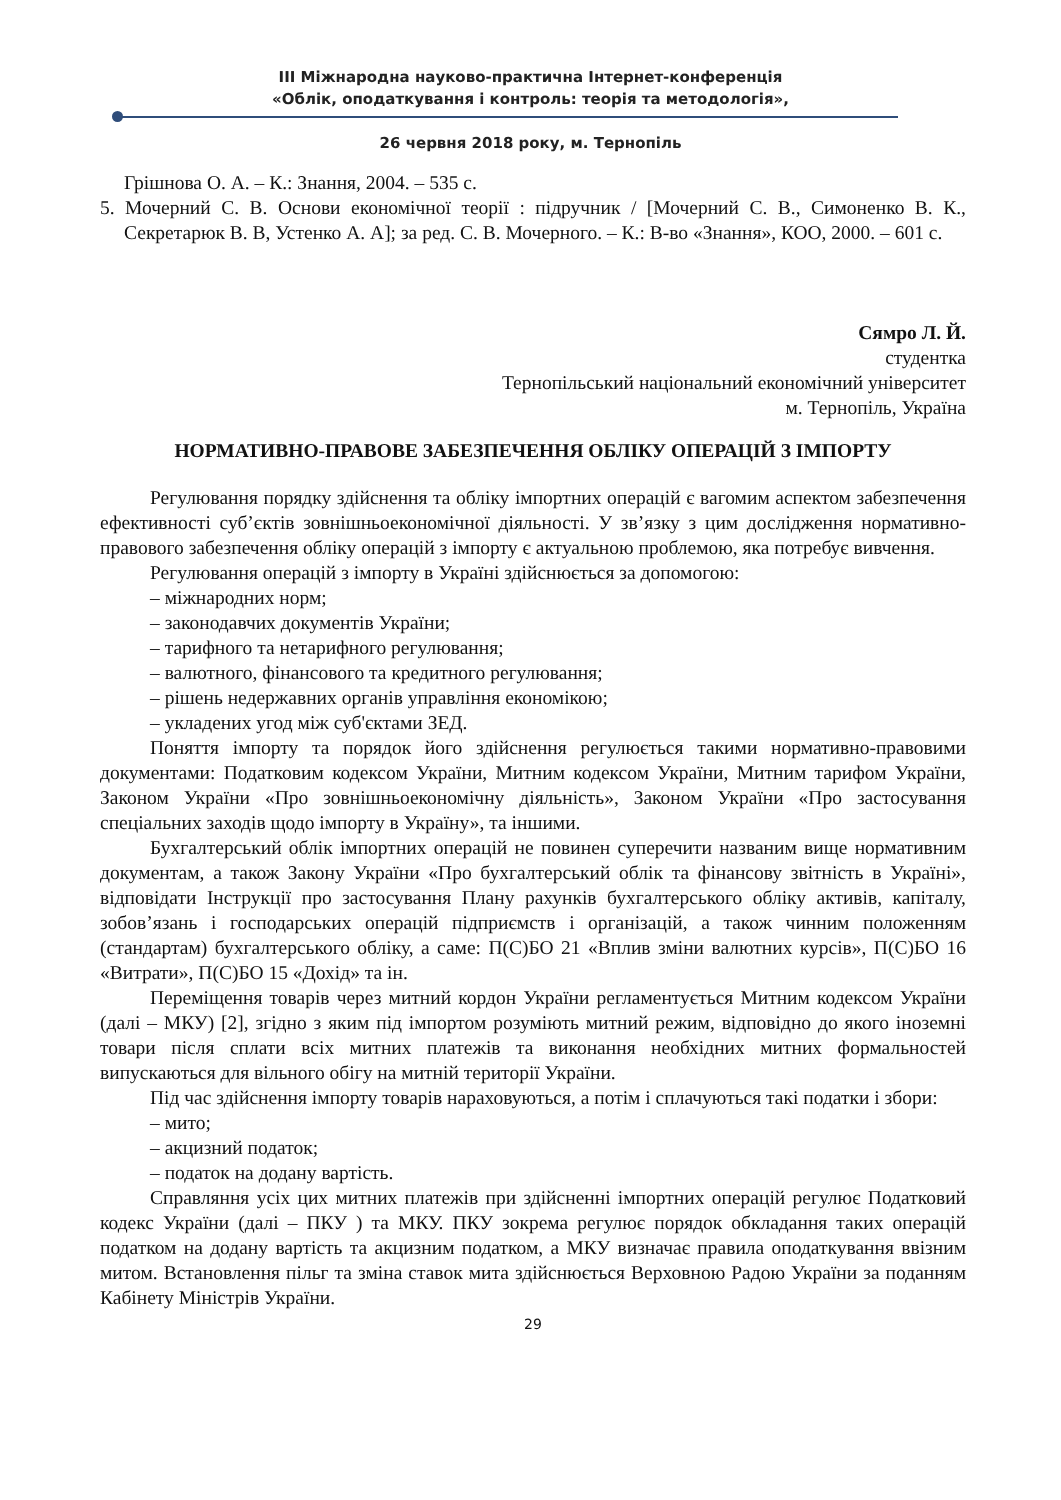ІІІ Міжнародна науково-практична Інтернет-конференція
«Облік, оподаткування і контроль: теорія та методологія»,
26 червня 2018 року, м. Тернопіль
Грішнова О. А. – К.: Знання, 2004. – 535 с.
5. Мочерний С. В. Основи економічної теорії : підручник / [Мочерний С. В., Симоненко В. К., Секретарюк В. В, Устенко А. А]; за ред. С. В. Мочерного. – К.: В-во «Знання», КОО, 2000. – 601 с.
Сямро Л. Й.
студентка
Тернопільський національний економічний університет
м. Тернопіль, Україна
НОРМАТИВНО-ПРАВОВЕ ЗАБЕЗПЕЧЕННЯ ОБЛІКУ ОПЕРАЦІЙ З ІМПОРТУ
Регулювання порядку здійснення та обліку імпортних операцій є вагомим аспектом забезпечення ефективності суб’єктів зовнішньоекономічної діяльності. У зв’язку з цим дослідження нормативно-правового забезпечення обліку операцій з імпорту є актуальною проблемою, яка потребує вивчення.
Регулювання операцій з імпорту в Україні здійснюється за допомогою:
– міжнародних норм;
– законодавчих документів України;
– тарифного та нетарифного регулювання;
– валютного, фінансового та кредитного регулювання;
– рішень недержавних органів управління економікою;
– укладених угод між суб'єктами ЗЕД.
Поняття імпорту та порядок його здійснення регулюється такими нормативно-правовими документами: Податковим кодексом України, Митним кодексом України, Митним тарифом України, Законом України «Про зовнішньоекономічну діяльність», Законом України «Про застосування спеціальних заходів щодо імпорту в Україну», та іншими.
Бухгалтерський облік імпортних операцій не повинен суперечити названим вище нормативним документам, а також Закону України «Про бухгалтерський облік та фінансову звітність в Україні», відповідати Інструкції про застосування Плану рахунків бухгалтерського обліку активів, капіталу, зобов’язань і господарських операцій підприємств і організацій, а також чинним положенням (стандартам) бухгалтерського обліку, а саме: П(С)БО 21 «Вплив зміни валютних курсів», П(С)БО 16 «Витрати», П(С)БО 15 «Дохід» та ін.
Переміщення товарів через митний кордон України регламентується Митним кодексом України (далі – МКУ) [2], згідно з яким під імпортом розуміють митний режим, відповідно до якого іноземні товари після сплати всіх митних платежів та виконання необхідних митних формальностей випускаються для вільного обігу на митній території України.
Під час здійснення імпорту товарів нараховуються, а потім і сплачуються такі податки і збори:
– мито;
– акцизний податок;
– податок на додану вартість.
Справляння усіх цих митних платежів при здійсненні імпортних операцій регулює Податковий кодекс України (далі – ПКУ ) та МКУ. ПКУ зокрема регулює порядок обкладання таких операцій податком на додану вартість та акцизним податком, а МКУ визначає правила оподаткування ввізним митом. Встановлення пільг та зміна ставок мита здійснюється Верховною Радою України за поданням Кабінету Міністрів України.
29